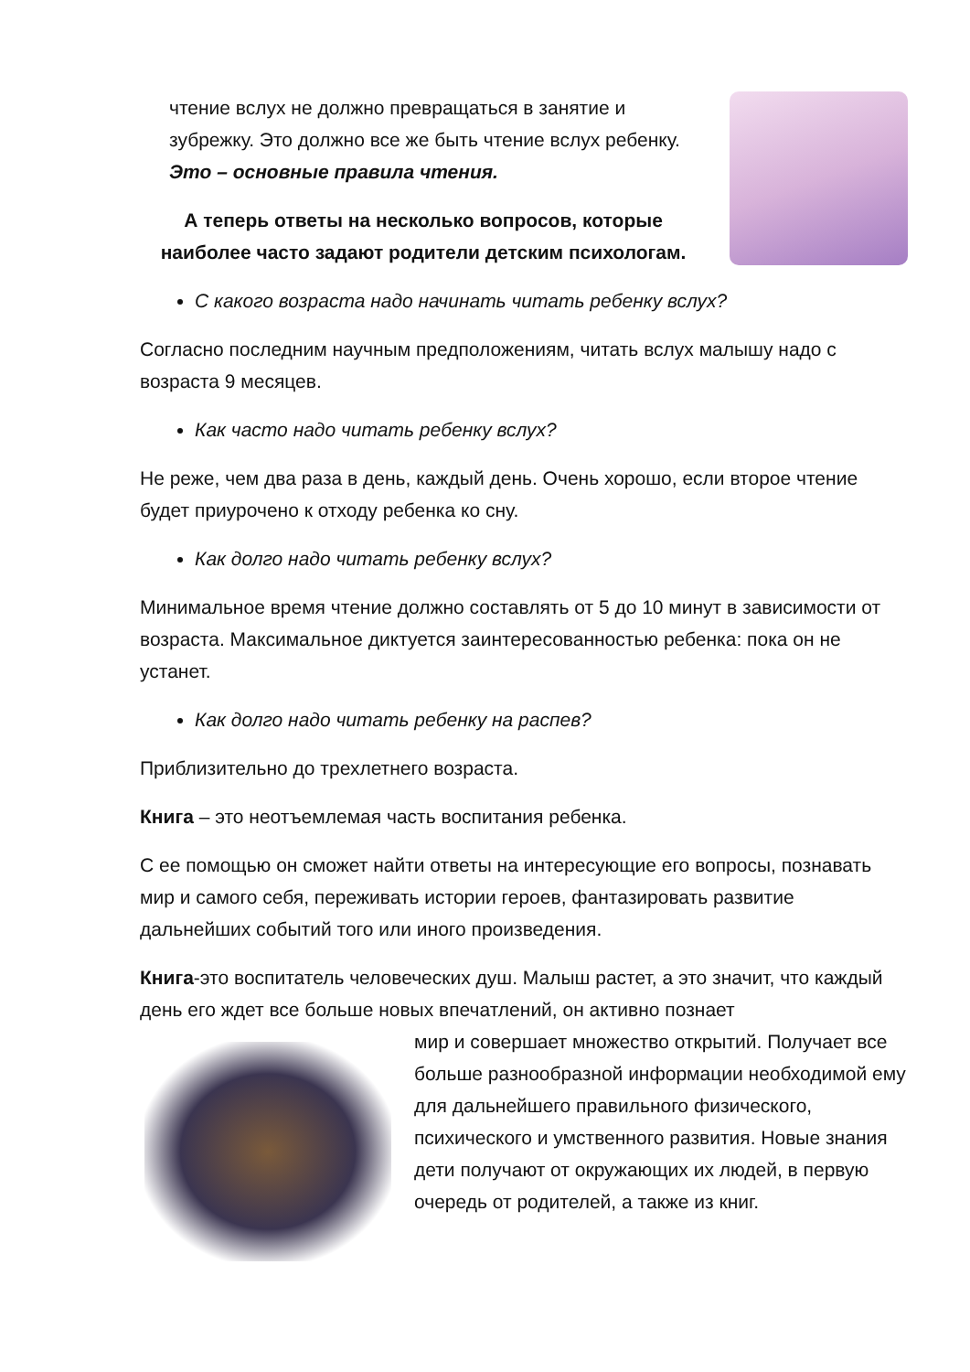чтение вслух не должно превращаться в занятие и зубрежку. Это должно все же быть чтение вслух ребенку. Это – основные правила чтения.
А теперь ответы на несколько вопросов, которые наиболее часто задают родители детским психологам.
С какого возраста надо начинать читать ребенку вслух?
Согласно последним научным предположениям, читать вслух малышу надо с возраста 9 месяцев.
Как часто надо читать ребенку вслух?
Не реже, чем два раза в день, каждый день. Очень хорошо, если второе чтение будет приурочено к отходу ребенка ко сну.
Как долго надо читать ребенку вслух?
Минимальное время чтение должно составлять от 5 до 10 минут в зависимости от возраста. Максимальное диктуется заинтересованностью ребенка: пока он не устанет.
Как долго надо читать ребенку на распев?
Приблизительно до трехлетнего возраста.
Книга – это неотъемлемая часть воспитания ребенка.
С ее помощью он сможет найти ответы на интересующие его вопросы, познавать мир и самого себя, переживать истории героев, фантазировать развитие дальнейших событий того или иного произведения.
Книга-это воспитатель человеческих душ. Малыш растет, а это значит, что каждый день его ждет все больше новых впечатлений, он активно познает
мир и совершает множество открытий. Получает все больше разнообразной информации необходимой ему для дальнейшего правильного физического, психического и умственного развития. Новые знания дети получают от окружающих их людей, в первую очередь от родителей, а также из книг.